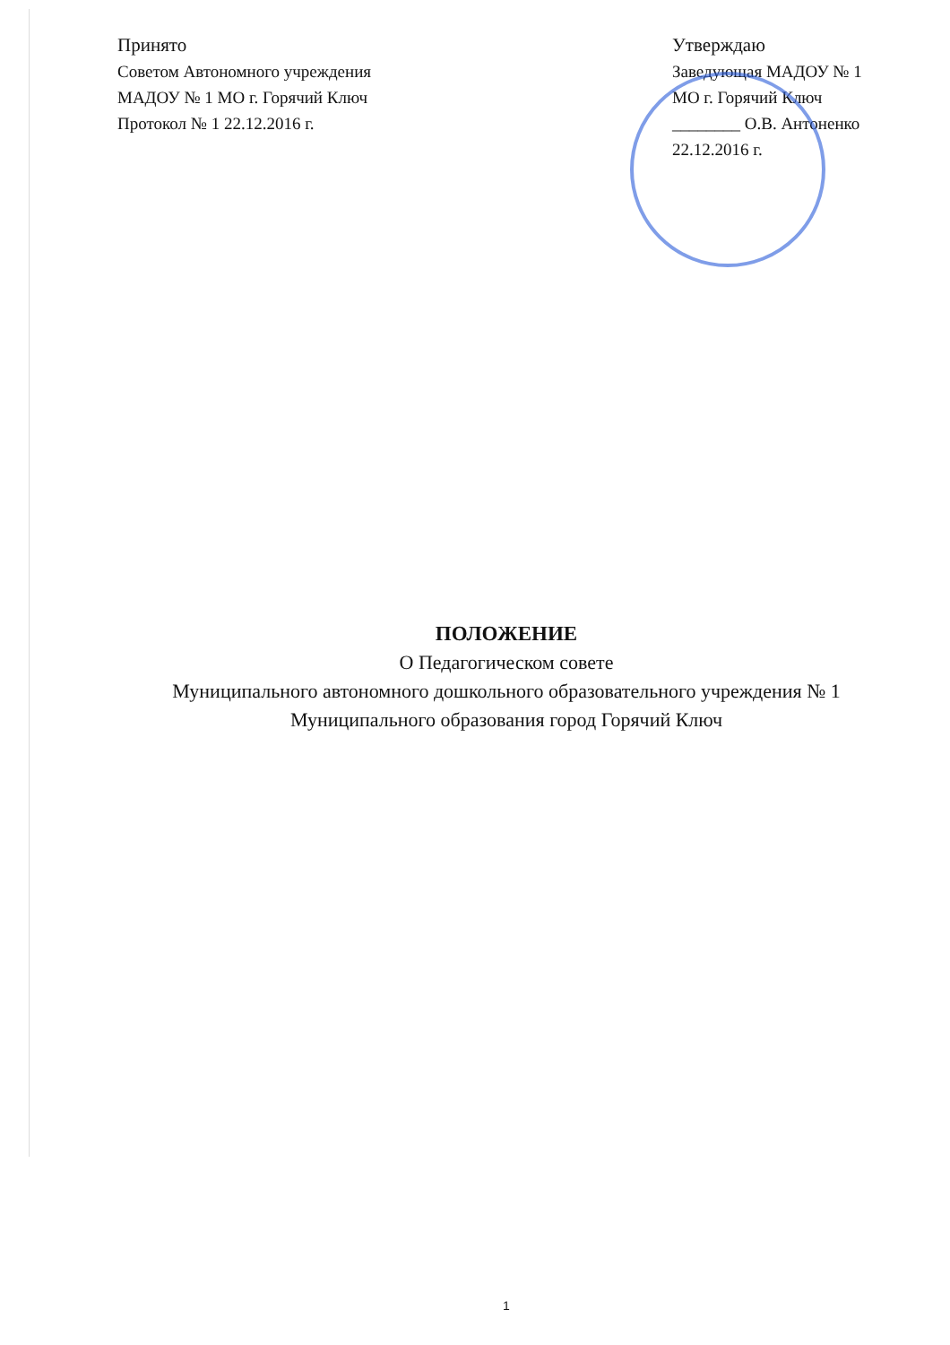Принято
Советом Автономного учреждения
МАДОУ № 1 МО г. Горячий Ключ
Протокол № 1 22.12.2016 г.
Утверждаю
Заведующая МАДОУ № 1
МО г. Горячий Ключ
________ О.В. Антоненко
22.12.2016 г.
ПОЛОЖЕНИЕ
О Педагогическом совете
Муниципального автономного дошкольного образовательного учреждения № 1
Муниципального образования город Горячий Ключ
1